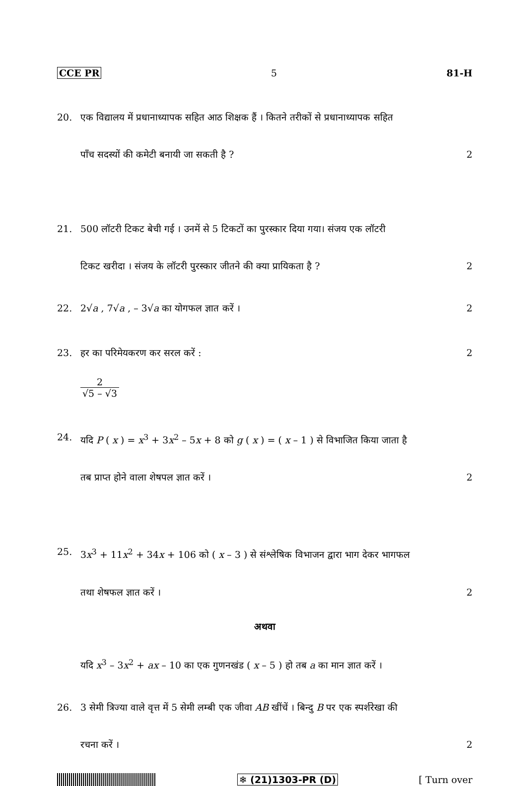CCE PR 5 81-H
20. एक विद्यालय में प्रधानाध्यापक सहित आठ शिक्षक हैं । कितने तरीकों से प्रधानाध्यापक सहित
पाँच सदस्यों की कमेटी बनायी जा सकती है ? 2
21. 500 लॉटरी टिकट बेची गई । उनमें से 5 टिकटों का पुरस्कार दिया गया। संजय एक लॉटरी
टिकट खरीदा । संजय के लॉटरी पुरस्कार जीतने की क्या प्रायिकता है ? 2
22. 2√a , 7√a , – 3√a का योगफल ज्ञात करें । 2
23. हर का परिमेयकरण कर सरल करें : 2
2 √5 – √3
24. यदि P ( x ) = x<sup>3</sup> + 3x<sup>2</sup> – 5x + 8 को g ( x ) = ( x – 1 ) से विभाजित किया जाता है
तब प्राप्त होने वाला शेषपल ज्ञात करें । 2
25. 3x<sup>3</sup> + 11x<sup>2</sup> + 34x + 106 को ( x – 3 ) से संश्लेषिक विभाजन द्वारा भाग देकर भागफल
तथा शेषफल ज्ञात करें । 2
अथवा
यदि x<sup>3</sup> – 3x<sup>2</sup> + ax – 10 का एक गुणनखंड ( x – 5 ) हो तब a का मान ज्ञात करें ।
26. 3 सेमी त्रिज्या वाले वृत्त में 5 सेमी लम्बी एक जीवा AB खींचें । बिन्दु B पर एक स्पर्शरेखा की
रचना करें । 2
❄ (21)1303-PR (D) [ Turn over